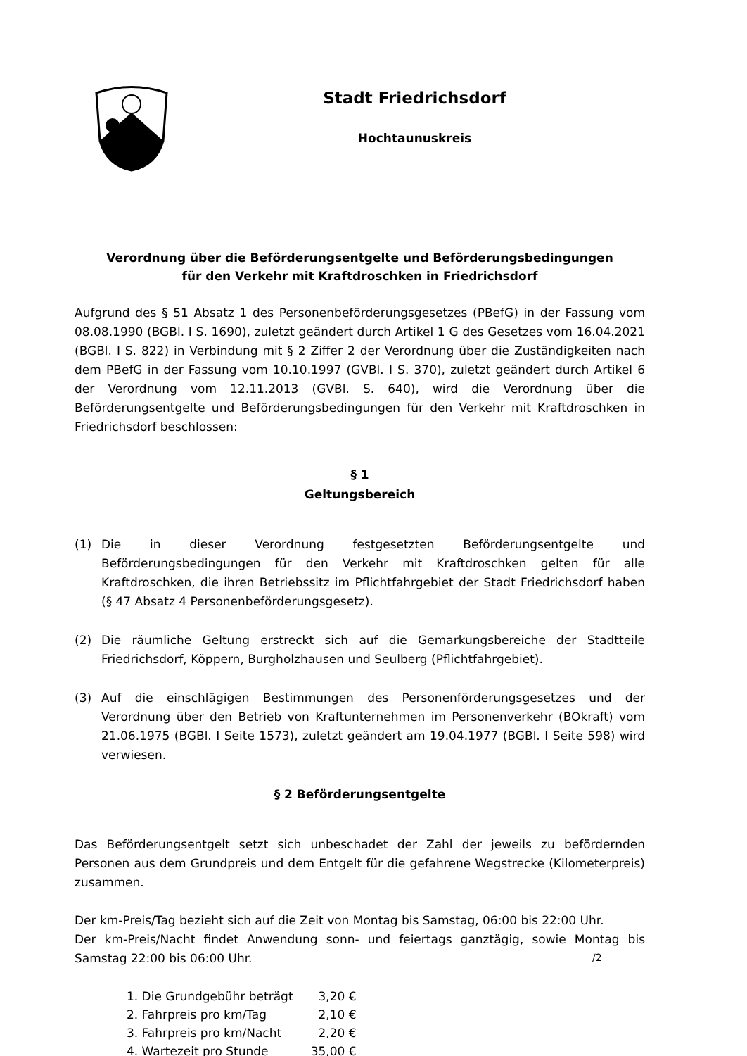Stadt Friedrichsdorf
Hochtaunuskreis
Verordnung über die Beförderungsentgelte und Beförderungsbedingungen
für den Verkehr mit Kraftdroschken in Friedrichsdorf
Aufgrund des § 51 Absatz 1 des Personenbeförderungsgesetzes (PBefG) in der Fassung vom 08.08.1990 (BGBl. I S. 1690), zuletzt geändert durch Artikel 1 G des Gesetzes vom 16.04.2021 (BGBl. I S. 822) in Verbindung mit § 2 Ziffer 2 der Verordnung über die Zuständigkeiten nach dem PBefG in der Fassung vom 10.10.1997 (GVBl. I S. 370), zuletzt geändert durch Artikel 6 der Verordnung vom 12.11.2013 (GVBl. S. 640), wird die Verordnung über die Beförderungsentgelte und Beförderungsbedingungen für den Verkehr mit Kraftdroschken in Friedrichsdorf beschlossen:
§ 1
Geltungsbereich
(1) Die in dieser Verordnung festgesetzten Beförderungsentgelte und Beförderungsbedingungen für den Verkehr mit Kraftdroschken gelten für alle Kraftdroschken, die ihren Betriebssitz im Pflichtfahrgebiet der Stadt Friedrichsdorf haben (§ 47 Absatz 4 Personenbeförderungsgesetz).
(2) Die räumliche Geltung erstreckt sich auf die Gemarkungsbereiche der Stadtteile Friedrichsdorf, Köppern, Burgholzhausen und Seulberg (Pflichtfahrgebiet).
(3) Auf die einschlägigen Bestimmungen des Personenförderungsgesetzes und der Verordnung über den Betrieb von Kraftunternehmen im Personenverkehr (BOkraft) vom 21.06.1975 (BGBl. I Seite 1573), zuletzt geändert am 19.04.1977 (BGBl. I Seite 598) wird verwiesen.
§ 2 Beförderungsentgelte
Das Beförderungsentgelt setzt sich unbeschadet der Zahl der jeweils zu befördernden Personen aus dem Grundpreis und dem Entgelt für die gefahrene Wegstrecke (Kilometerpreis) zusammen.
Der km-Preis/Tag bezieht sich auf die Zeit von Montag bis Samstag, 06:00 bis 22:00 Uhr.
Der km-Preis/Nacht findet Anwendung sonn- und feiertags ganztägig, sowie Montag bis Samstag 22:00 bis 06:00 Uhr.
| 1. Die Grundgebühr beträgt | 3,20 € |
| 2. Fahrpreis pro km/Tag | 2,10 € |
| 3. Fahrpreis pro km/Nacht | 2,20 € |
| 4. Wartezeit pro Stunde | 35,00 € |
/2